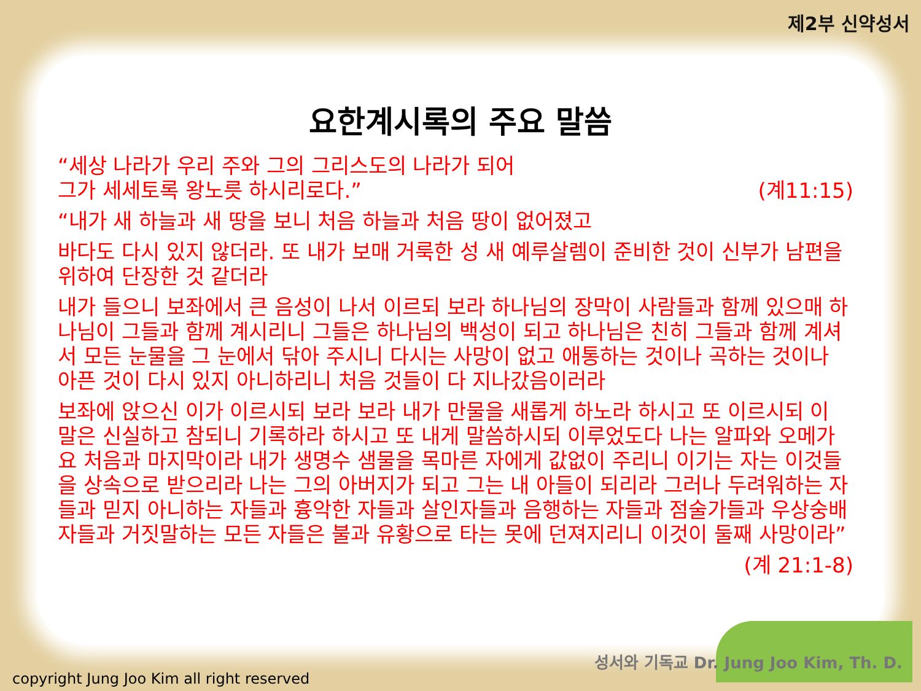제2부 신약성서
요한계시록의 주요 말씀
“세상 나라가 우리 주와 그의 그리스도의 나라가 되어
그가 세세토록 왕노릇 하시리로다.” (계11:15)
“내가 새 하늘과 새 땅을 보니 처음 하늘과 처음 땅이 없어졌고
바다도 다시 있지 않더라. 또 내가 보매 거룩한 성 새 예루살렘이 준비한 것이 신부가 남편을 위하여 단장한 것 같더라
내가 들으니 보좌에서 큰 음성이 나서 이르되 보라 하나님의 장막이 사람들과 함께 있으매 하나님이 그들과 함께 계시리니 그들은 하나님의 백성이 되고 하나님은 친히 그들과 함께 계셔서 모든 눈물을 그 눈에서 닦아 주시니 다시는 사망이 없고 애통하는 것이나 곡하는 것이나 아픈 것이 다시 있지 아니하리니 처음 것들이 다 지나갔음이러라
보좌에 앉으신 이가 이르시되 보라 보라 내가 만물을 새롭게 하노라 하시고 또 이르시되 이 말은 신실하고 참되니 기록하라 하시고 또 내게 말씀하시되 이루었도다 나는 알파와 오메가요 처음과 마지막이라 내가 생명수 샘물을 목마른 자에게 값없이 주리니 이기는 자는 이것들을 상속으로 받으리라 나는 그의 아버지가 되고 그는 내 아들이 되리라 그러나 두려워하는 자들과 믿지 아니하는 자들과 흉악한 자들과 살인자들과 음행하는 자들과 점술가들과 우상숭배자들과 거짓말하는 모든 자들은 불과 유황으로 타는 못에 던져지리니 이것이 둘째 사망이라”
(계 21:1-8)
성서와 기독교 Dr. Jung Joo Kim, Th. D.
copyright Jung Joo Kim all right reserved